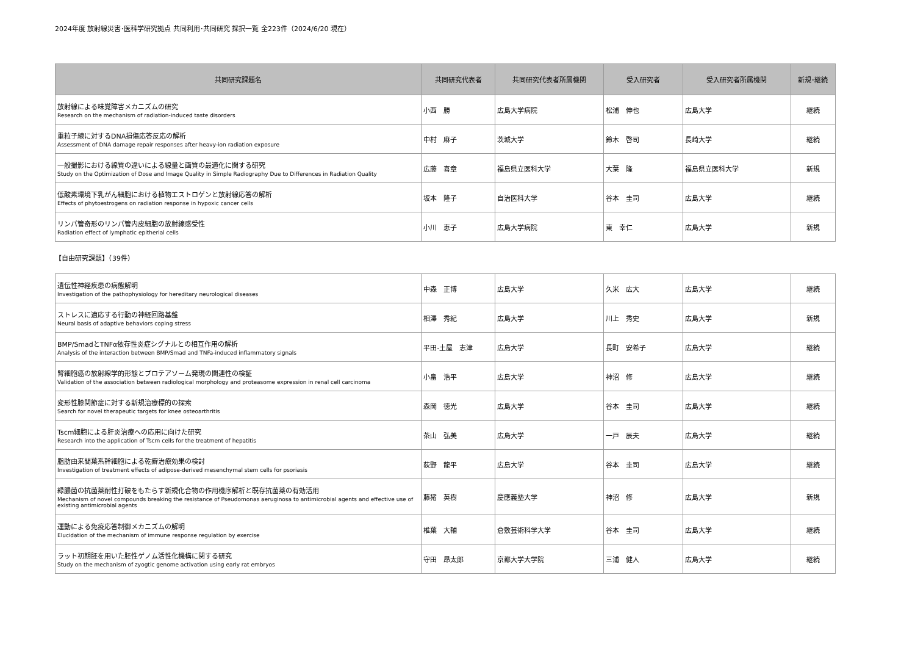2024年度 放射線災害･医科学研究拠点 共同利用･共同研究 採択一覧 全223件（2024/6/20 現在）
| 共同研究課題名 | 共同研究代表者 | 共同研究代表者所属機関 | 受入研究者 | 受入研究者所属機関 | 新規･継続 |
| --- | --- | --- | --- | --- | --- |
| 放射線による味覚障害メカニズムの研究 Research on the mechanism of radiation-induced taste disorders | 小西 勝 | 広島大学病院 | 松浦 伸也 | 広島大学 | 継続 |
| 重粒子線に対するDNA損傷応答反応の解析 Assessment of DNA damage repair responses after heavy-ion radiation exposure | 中村 麻子 | 茨城大学 | 鈴木 啓司 | 長崎大学 | 継続 |
| 一般撮影における線質の違いによる線量と画質の最適化に関する研究 Study on the Optimization of Dose and Image Quality in Simple Radiography Due to Differences in Radiation Quality | 広藤 喜章 | 福島県立医科大学 | 大葉 隆 | 福島県立医科大学 | 新規 |
| 低酸素環境下乳がん細胞における植物エストロゲンと放射線応答の解析 Effects of phytoestrogens on radiation response in hypoxic cancer cells | 坂本 隆子 | 自治医科大学 | 谷本 圭司 | 広島大学 | 継続 |
| リンパ管奇形のリンパ管内皮細胞の放射線感受性 Radiation effect of lymphatic epitherial cells | 小川 恵子 | 広島大学病院 | 東 幸仁 | 広島大学 | 新規 |
【自由研究課題】（39件）
| 遺伝性神経疾患の病態解明 Investigation of the pathophysiology for hereditary neurological diseases | 中森 正博 | 広島大学 | 久米 広大 | 広島大学 | 継続 |
| ストレスに適応する行動の神経回路基盤 Neural basis of adaptive behaviors coping stress | 相澤 秀紀 | 広島大学 | 川上 秀史 | 広島大学 | 新規 |
| BMP/SmadとTNFα依存性炎症シグナルとの相互作用の解析 Analysis of the interaction between BMP/Smad and TNFa-induced inflammatory signals | 平田-土屋 志津 | 広島大学 | 長町 安希子 | 広島大学 | 継続 |
| 腎細胞癌の放射線学的形態とプロテアソーム発現の関連性の検証 Validation of the association between radiological morphology and proteasome expression in renal cell carcinoma | 小畠 浩平 | 広島大学 | 神沼 修 | 広島大学 | 継続 |
| 変形性膝関節症に対する新規治療標的の探索 Search for novel therapeutic targets for knee osteoarthritis | 森岡 徳光 | 広島大学 | 谷本 圭司 | 広島大学 | 継続 |
| Tscm細胞による肝炎治療への応用に向けた研究 Research into the application of Tscm cells for the treatment of hepatitis | 茶山 弘美 | 広島大学 | 一戸 辰夫 | 広島大学 | 継続 |
| 脂肪由来間葉系幹細胞による乾癬治療効果の検討 Investigation of treatment effects of adipose-derived mesenchymal stem cells for psoriasis | 荻野 龍平 | 広島大学 | 谷本 圭司 | 広島大学 | 継続 |
| 緑膿菌の抗菌薬耐性打破をもたらす新規化合物の作用機序解析と既存抗菌薬の有効活用 Mechanism of novel compounds breaking the resistance of Pseudomonas aeruginosa to antimicrobial agents and effective use of existing antimicrobial agents | 藤猪 英樹 | 慶應義塾大学 | 神沼 修 | 広島大学 | 新規 |
| 運動による免疫応答制御メカニズムの解明 Elucidation of the mechanism of immune response regulation by exercise | 椎葉 大輔 | 倉敷芸術科学大学 | 谷本 圭司 | 広島大学 | 継続 |
| ラット初期胚を用いた胚性ゲノム活性化機構に関する研究 Study on the mechanism of zyogtic genome activation using early rat embryos | 守田 昂太郎 | 京都大学大学院 | 三浦 健人 | 広島大学 | 継続 |